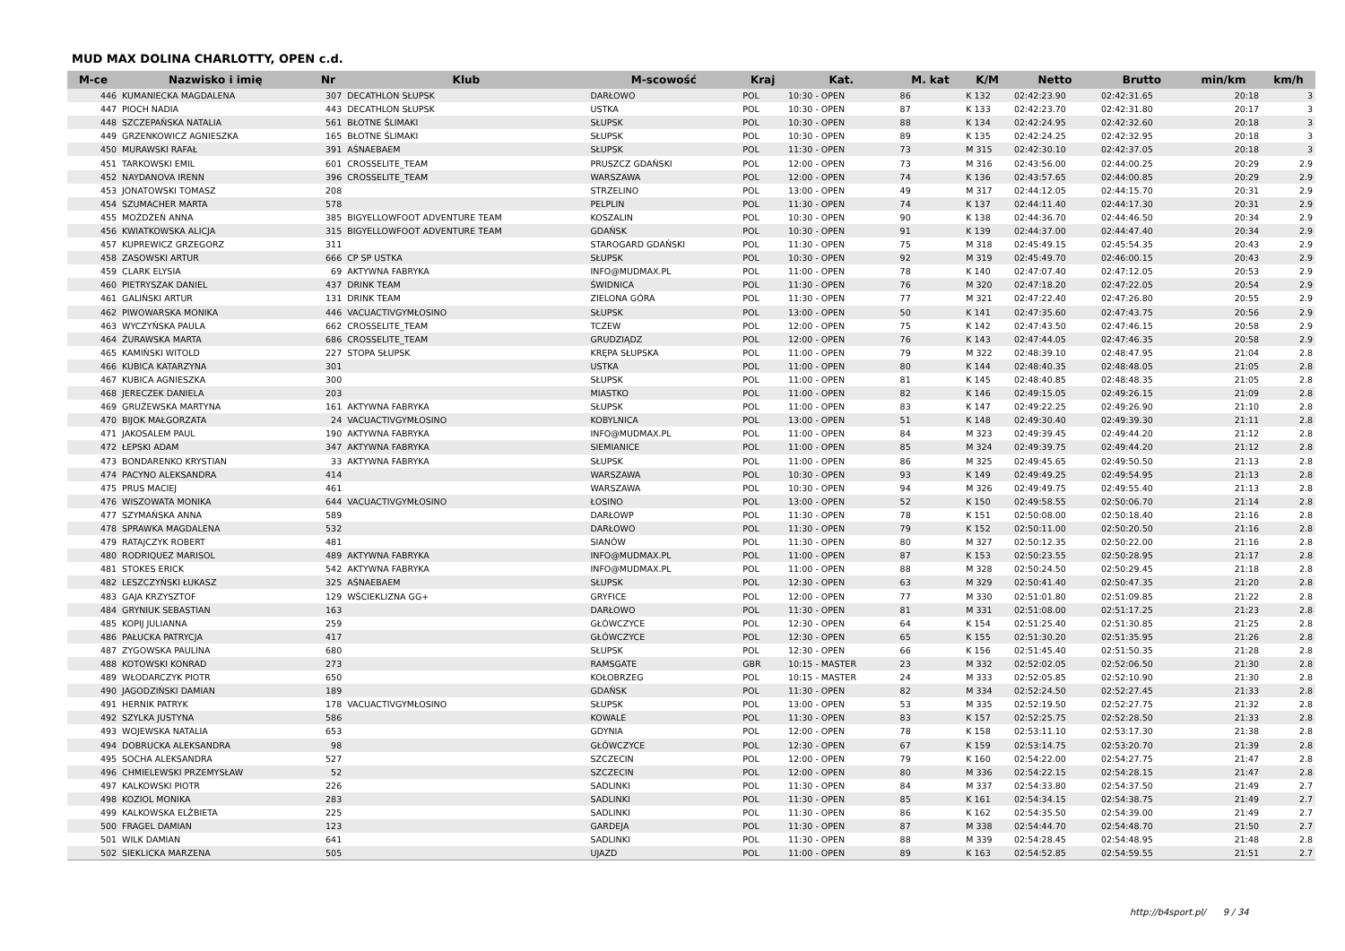MUD MAX DOLINA CHARLOTTY, OPEN c.d.
| M-ce | Nazwisko i imię | Nr | Klub | M-scowość | Kraj | Kat. | M. kat | K/M | Netto | Brutto | min/km | km/h |
| --- | --- | --- | --- | --- | --- | --- | --- | --- | --- | --- | --- | --- |
| 446 | KUMANIECKA MAGDALENA | 307 | DECATHLON SŁUPSK | DARŁOWO | POL | 10:30 - OPEN | 86 | K 132 | 02:42:23.90 | 02:42:31.65 | 20:18 | 3 |
| 447 | PIOCH NADIA | 443 | DECATHLON SŁUPSK | USTKA | POL | 10:30 - OPEN | 87 | K 133 | 02:42:23.70 | 02:42:31.80 | 20:17 | 3 |
| 448 | SZCZEPAŃSKA NATALIA | 561 | BŁOTNE ŚLIMAKI | SŁUPSK | POL | 10:30 - OPEN | 88 | K 134 | 02:42:24.95 | 02:42:32.60 | 20:18 | 3 |
| 449 | GRZENKOWICZ AGNIESZKA | 165 | BŁOTNE ŚLIMAKI | SŁUPSK | POL | 10:30 - OPEN | 89 | K 135 | 02:42:24.25 | 02:42:32.95 | 20:18 | 3 |
| 450 | MURAWSKI RAFAŁ | 391 | AŚNAEBAEM | SŁUPSK | POL | 11:30 - OPEN | 73 | M 315 | 02:42:30.10 | 02:42:37.05 | 20:18 | 3 |
| 451 | TARKOWSKI EMIL | 601 | CROSSELITE_TEAM | PRUSZCZ GDAŃSKI | POL | 12:00 - OPEN | 73 | M 316 | 02:43:56.00 | 02:44:00.25 | 20:29 | 2.9 |
| 452 | NAYDANOVA IRENN | 396 | CROSSELITE_TEAM | WARSZAWA | POL | 12:00 - OPEN | 74 | K 136 | 02:43:57.65 | 02:44:00.85 | 20:29 | 2.9 |
| 453 | JONATOWSKI TOMASZ | 208 | | STRZELINO | POL | 13:00 - OPEN | 49 | M 317 | 02:44:12.05 | 02:44:15.70 | 20:31 | 2.9 |
| 454 | SZUMACHER MARTA | 578 | | PELPLIN | POL | 11:30 - OPEN | 74 | K 137 | 02:44:11.40 | 02:44:17.30 | 20:31 | 2.9 |
| 455 | MOŻDŻEŃ ANNA | 385 | BIGYELLOWFOOT ADVENTURE TEAM | KOSZALIN | POL | 10:30 - OPEN | 90 | K 138 | 02:44:36.70 | 02:44:46.50 | 20:34 | 2.9 |
| 456 | KWIATKOWSKA ALICJA | 315 | BIGYELLOWFOOT ADVENTURE TEAM | GDAŃSK | POL | 10:30 - OPEN | 91 | K 139 | 02:44:37.00 | 02:44:47.40 | 20:34 | 2.9 |
| 457 | KUPREWICZ GRZEGORZ | 311 | | STAROGARD GDAŃSKI | POL | 11:30 - OPEN | 75 | M 318 | 02:45:49.15 | 02:45:54.35 | 20:43 | 2.9 |
| 458 | ZASOWSKI ARTUR | 666 | CP SP USTKA | SŁUPSK | POL | 10:30 - OPEN | 92 | M 319 | 02:45:49.70 | 02:46:00.15 | 20:43 | 2.9 |
| 459 | CLARK ELYSIA | 69 | AKTYWNA FABRYKA | INFO@MUDMAX.PL | POL | 11:00 - OPEN | 78 | K 140 | 02:47:07.40 | 02:47:12.05 | 20:53 | 2.9 |
| 460 | PIETRYSZAK DANIEL | 437 | DRINK TEAM | ŚWIDNICA | POL | 11:30 - OPEN | 76 | M 320 | 02:47:18.20 | 02:47:22.05 | 20:54 | 2.9 |
| 461 | GALIŃSKI ARTUR | 131 | DRINK TEAM | ZIELONA GÓRA | POL | 11:30 - OPEN | 77 | M 321 | 02:47:22.40 | 02:47:26.80 | 20:55 | 2.9 |
| 462 | PIWOWARSKA MONIKA | 446 | VACUACTIVGYMŁOSINO | SŁUPSK | POL | 13:00 - OPEN | 50 | K 141 | 02:47:35.60 | 02:47:43.75 | 20:56 | 2.9 |
| 463 | WYCZYŃSKA PAULA | 662 | CROSSELITE_TEAM | TCZEW | POL | 12:00 - OPEN | 75 | K 142 | 02:47:43.50 | 02:47:46.15 | 20:58 | 2.9 |
| 464 | ŻURAWSKA MARTA | 686 | CROSSELITE_TEAM | GRUDZIĄDZ | POL | 12:00 - OPEN | 76 | K 143 | 02:47:44.05 | 02:47:46.35 | 20:58 | 2.9 |
| 465 | KAMIŃSKI WITOLD | 227 | STOPA SŁUPSK | KRĘPA SŁUPSKA | POL | 11:00 - OPEN | 79 | M 322 | 02:48:39.10 | 02:48:47.95 | 21:04 | 2.8 |
| 466 | KUBICA KATARZYNA | 301 | | USTKA | POL | 11:00 - OPEN | 80 | K 144 | 02:48:40.35 | 02:48:48.05 | 21:05 | 2.8 |
| 467 | KUBICA AGNIESZKA | 300 | | SŁUPSK | POL | 11:00 - OPEN | 81 | K 145 | 02:48:40.85 | 02:48:48.35 | 21:05 | 2.8 |
| 468 | JERECZEK DANIELA | 203 | | MIASTKO | POL | 11:00 - OPEN | 82 | K 146 | 02:49:15.05 | 02:49:26.15 | 21:09 | 2.8 |
| 469 | GRUŻEWSKA MARTYNA | 161 | AKTYWNA FABRYKA | SŁUPSK | POL | 11:00 - OPEN | 83 | K 147 | 02:49:22.25 | 02:49:26.90 | 21:10 | 2.8 |
| 470 | BIJOK MAŁGORZATA | 24 | VACUACTIVGYMŁOSINO | KOBYLNICA | POL | 13:00 - OPEN | 51 | K 148 | 02:49:30.40 | 02:49:39.30 | 21:11 | 2.8 |
| 471 | JAKOSALEM PAUL | 190 | AKTYWNA FABRYKA | INFO@MUDMAX.PL | POL | 11:00 - OPEN | 84 | M 323 | 02:49:39.45 | 02:49:44.20 | 21:12 | 2.8 |
| 472 | ŁEPSKI ADAM | 347 | AKTYWNA FABRYKA | SIEMIANICE | POL | 11:00 - OPEN | 85 | M 324 | 02:49:39.75 | 02:49:44.20 | 21:12 | 2.8 |
| 473 | BONDARENKO KRYSTIAN | 33 | AKTYWNA FABRYKA | SŁUPSK | POL | 11:00 - OPEN | 86 | M 325 | 02:49:45.65 | 02:49:50.50 | 21:13 | 2.8 |
| 474 | PACYNO ALEKSANDRA | 414 | | WARSZAWA | POL | 10:30 - OPEN | 93 | K 149 | 02:49:49.25 | 02:49:54.95 | 21:13 | 2.8 |
| 475 | PRUS MACIEJ | 461 | | WARSZAWA | POL | 10:30 - OPEN | 94 | M 326 | 02:49:49.75 | 02:49:55.40 | 21:13 | 2.8 |
| 476 | WISZOWATA MONIKA | 644 | VACUACTIVGYMŁOSINO | ŁOSINO | POL | 13:00 - OPEN | 52 | K 150 | 02:49:58.55 | 02:50:06.70 | 21:14 | 2.8 |
| 477 | SZYMAŃSKA ANNA | 589 | | DARŁOWP | POL | 11:30 - OPEN | 78 | K 151 | 02:50:08.00 | 02:50:18.40 | 21:16 | 2.8 |
| 478 | SPRAWKA MAGDALENA | 532 | | DARŁOWO | POL | 11:30 - OPEN | 79 | K 152 | 02:50:11.00 | 02:50:20.50 | 21:16 | 2.8 |
| 479 | RATAJCZYK ROBERT | 481 | | SIANÓW | POL | 11:30 - OPEN | 80 | M 327 | 02:50:12.35 | 02:50:22.00 | 21:16 | 2.8 |
| 480 | RODRIQUEZ MARISOL | 489 | AKTYWNA FABRYKA | INFO@MUDMAX.PL | POL | 11:00 - OPEN | 87 | K 153 | 02:50:23.55 | 02:50:28.95 | 21:17 | 2.8 |
| 481 | STOKES ERICK | 542 | AKTYWNA FABRYKA | INFO@MUDMAX.PL | POL | 11:00 - OPEN | 88 | M 328 | 02:50:24.50 | 02:50:29.45 | 21:18 | 2.8 |
| 482 | LESZCZYŃSKI ŁUKASZ | 325 | AŚNAEBAEM | SŁUPSK | POL | 12:30 - OPEN | 63 | M 329 | 02:50:41.40 | 02:50:47.35 | 21:20 | 2.8 |
| 483 | GAJA KRZYSZTOF | 129 | WŚCIEKLIZNA GG+ | GRYFICE | POL | 12:00 - OPEN | 77 | M 330 | 02:51:01.80 | 02:51:09.85 | 21:22 | 2.8 |
| 484 | GRYNIUK SEBASTIAN | 163 | | DARŁOWO | POL | 11:30 - OPEN | 81 | M 331 | 02:51:08.00 | 02:51:17.25 | 21:23 | 2.8 |
| 485 | KOPIJ JULIANNA | 259 | | GŁÓWCZYCE | POL | 12:30 - OPEN | 64 | K 154 | 02:51:25.40 | 02:51:30.85 | 21:25 | 2.8 |
| 486 | PAŁUCKA PATRYCJA | 417 | | GŁÓWCZYCE | POL | 12:30 - OPEN | 65 | K 155 | 02:51:30.20 | 02:51:35.95 | 21:26 | 2.8 |
| 487 | ZYGOWSKA PAULINA | 680 | | SŁUPSK | POL | 12:30 - OPEN | 66 | K 156 | 02:51:45.40 | 02:51:50.35 | 21:28 | 2.8 |
| 488 | KOTOWSKI KONRAD | 273 | | RAMSGATE | GBR | 10:15 - MASTER | 23 | M 332 | 02:52:02.05 | 02:52:06.50 | 21:30 | 2.8 |
| 489 | WŁODARCZYK PIOTR | 650 | | KOŁOBRZEG | POL | 10:15 - MASTER | 24 | M 333 | 02:52:05.85 | 02:52:10.90 | 21:30 | 2.8 |
| 490 | JAGODZIŃSKI DAMIAN | 189 | | GDAŃSK | POL | 11:30 - OPEN | 82 | M 334 | 02:52:24.50 | 02:52:27.45 | 21:33 | 2.8 |
| 491 | HERNIK PATRYK | 178 | VACUACTIVGYMŁOSINO | SŁUPSK | POL | 13:00 - OPEN | 53 | M 335 | 02:52:19.50 | 02:52:27.75 | 21:32 | 2.8 |
| 492 | SZYLKA JUSTYNA | 586 | | KOWALE | POL | 11:30 - OPEN | 83 | K 157 | 02:52:25.75 | 02:52:28.50 | 21:33 | 2.8 |
| 493 | WOJEWSKA NATALIA | 653 | | GDYNIA | POL | 12:00 - OPEN | 78 | K 158 | 02:53:11.10 | 02:53:17.30 | 21:38 | 2.8 |
| 494 | DOBRUCKA ALEKSANDRA | 98 | | GŁÓWCZYCE | POL | 12:30 - OPEN | 67 | K 159 | 02:53:14.75 | 02:53:20.70 | 21:39 | 2.8 |
| 495 | SOCHA ALEKSANDRA | 527 | | SZCZECIN | POL | 12:00 - OPEN | 79 | K 160 | 02:54:22.00 | 02:54:27.75 | 21:47 | 2.8 |
| 496 | CHMIELEWSKI PRZEMYSŁAW | 52 | | SZCZECIN | POL | 12:00 - OPEN | 80 | M 336 | 02:54:22.15 | 02:54:28.15 | 21:47 | 2.8 |
| 497 | KALKOWSKI PIOTR | 226 | | SADLINKI | POL | 11:30 - OPEN | 84 | M 337 | 02:54:33.80 | 02:54:37.50 | 21:49 | 2.7 |
| 498 | KOZIOL MONIKA | 283 | | SADLINKI | POL | 11:30 - OPEN | 85 | K 161 | 02:54:34.15 | 02:54:38.75 | 21:49 | 2.7 |
| 499 | KALKOWSKA ELŻBIETA | 225 | | SADLINKI | POL | 11:30 - OPEN | 86 | K 162 | 02:54:35.50 | 02:54:39.00 | 21:49 | 2.7 |
| 500 | FRAGEL DAMIAN | 123 | | GARDEJA | POL | 11:30 - OPEN | 87 | M 338 | 02:54:44.70 | 02:54:48.70 | 21:50 | 2.7 |
| 501 | WILK DAMIAN | 641 | | SADLINKI | POL | 11:30 - OPEN | 88 | M 339 | 02:54:28.45 | 02:54:48.95 | 21:48 | 2.8 |
| 502 | SIEKLICKA MARZENA | 505 | | UJAZD | POL | 11:00 - OPEN | 89 | K 163 | 02:54:52.85 | 02:54:59.55 | 21:51 | 2.7 |
http://b4sport.pl/ 9 / 34